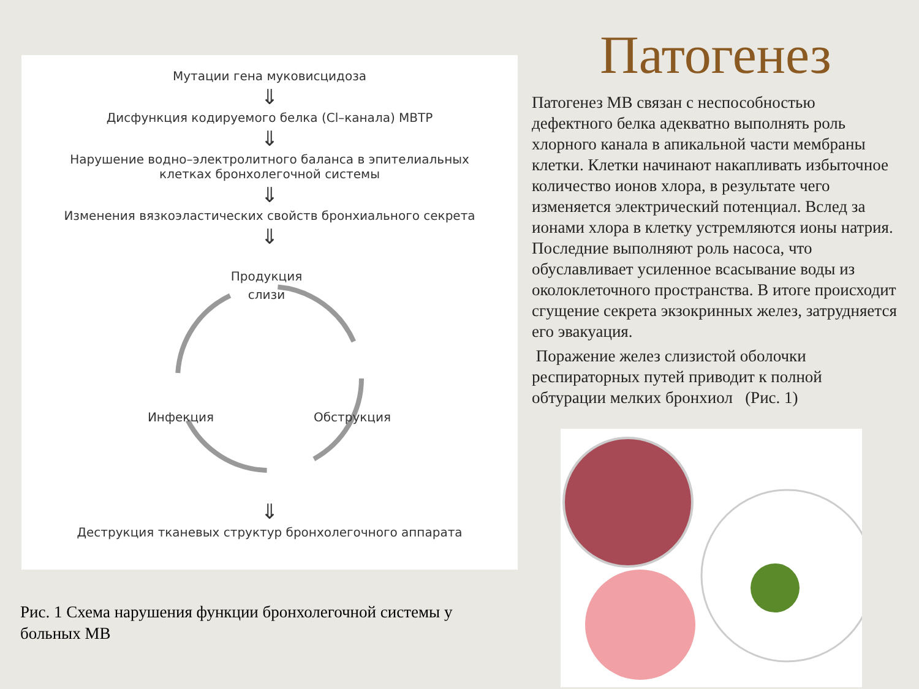Мутации гена муковисцидоза
⇓
Дисфункция кодируемого белка (Cl–канала) МВТР
⇓
Нарушение водно–электролитного баланса в эпителиальных
клетках бронхолегочной системы
⇓
Изменения вязкоэластических свойств бронхиального секрета
⇓
Продукция
слизи
Инфекция
Обструкция
⇓
Деструкция тканевых структур бронхолегочного аппарата
Рис. 1 Схема нарушения функции бронхолегочной системы у больных МВ
Патогенез
Патогенез МВ связан с неспособностью дефектного белка адекватно выполнять роль хлорного канала в апикальной части мембраны клетки. Клетки начинают накапливать избыточное количество ионов хлора, в результате чего изменяется электрический потенциал. Вслед за ионами хлора в клетку устремляются ионы натрия. Последние выполняют роль насоса, что обуславливает усиленное всасывание воды из околоклеточного пространства. В итоге происходит сгущение секрета экзокринных желез, затрудняется его эвакуация.
Поражение желез слизистой оболочки респираторных путей приводит к полной обтурации мелких бронхиол (Рис. 1)